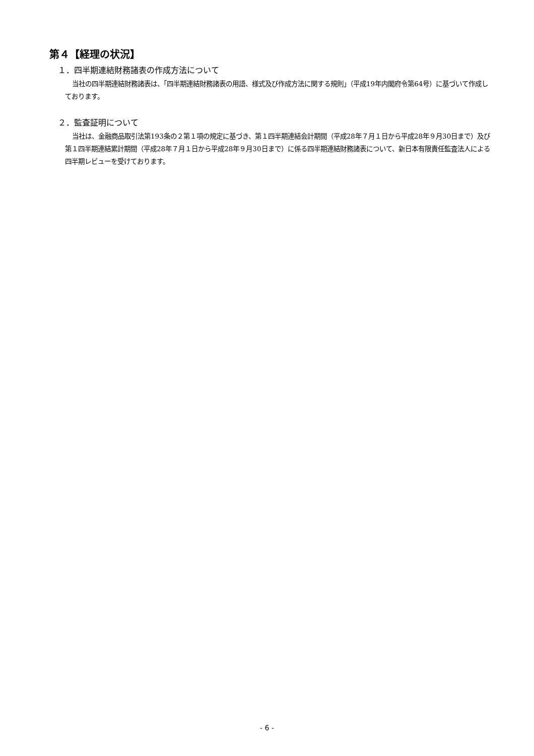第４【経理の状況】
１．四半期連結財務諸表の作成方法について
当社の四半期連結財務諸表は、「四半期連結財務諸表の用語、様式及び作成方法に関する規則」（平成19年内閣府令第64号）に基づいて作成しております。
２．監査証明について
当社は、金融商品取引法第193条の２第１項の規定に基づき、第１四半期連結会計期間（平成28年７月１日から平成28年９月30日まで）及び第１四半期連結累計期間（平成28年７月１日から平成28年９月30日まで）に係る四半期連結財務諸表について、新日本有限責任監査法人による四半期レビューを受けております。
- 6 -